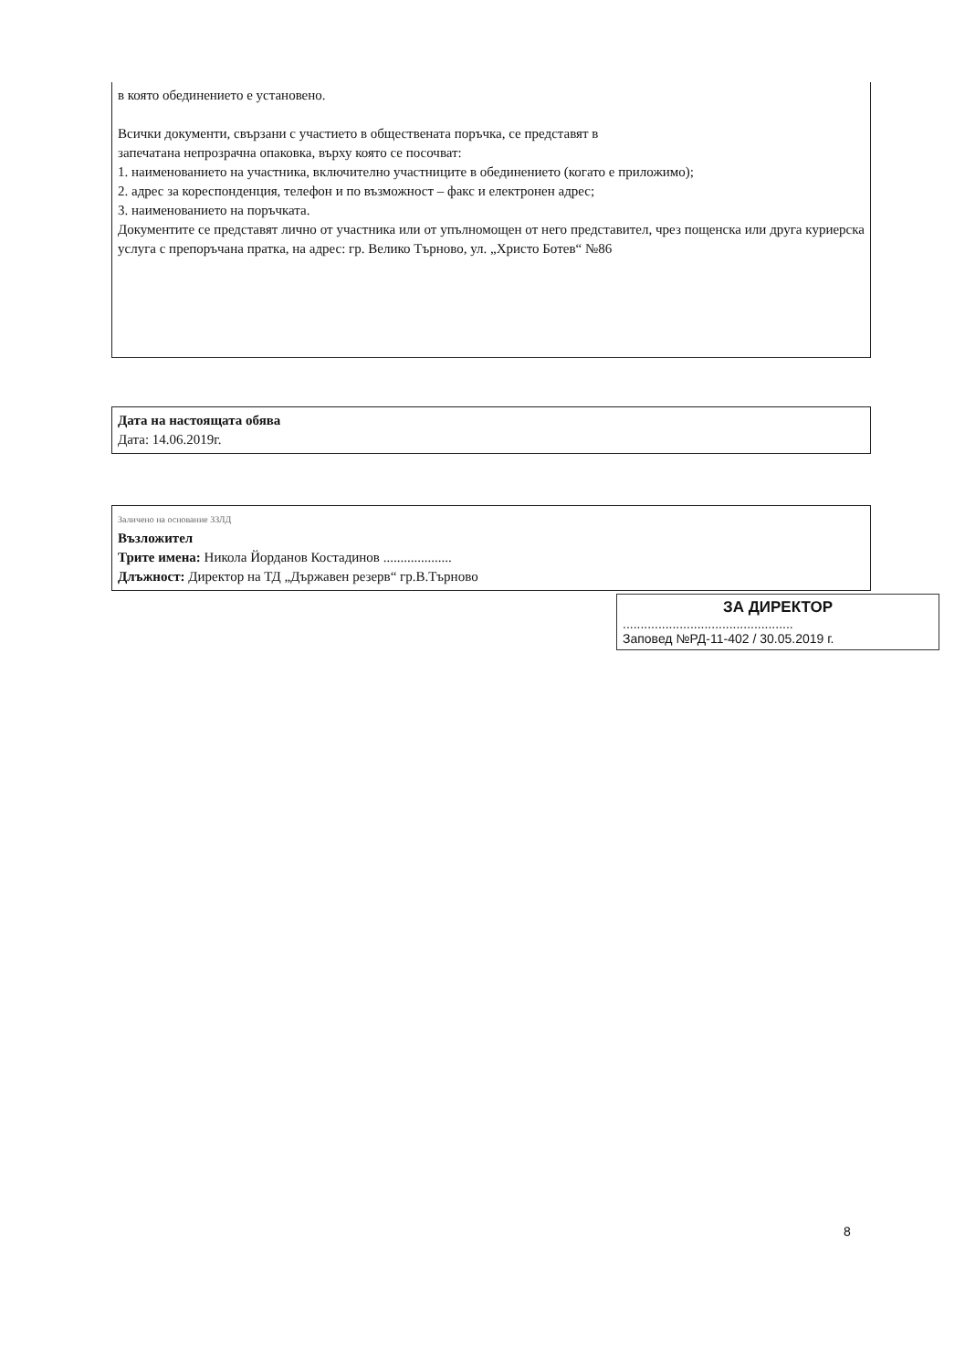в която обединението е установено.
Всички документи, свързани с участието в обществената поръчка, се представят в
запечатана непрозрачна опаковка, върху която се посочват:
1. наименованието на участника, включително участниците в обединението (когато е приложимо);
2. адрес за кореспонденция, телефон и по възможност – факс и електронен адрес;
3. наименованието на поръчката.
Документите се представят лично от участника или от упълномощен от него представител, чрез пощенска или друга куриерска услуга с препоръчана пратка, на адрес: гр. Велико Търново, ул. „Христо Ботев“ №86
Дата на настоящата обява
Дата: 14.06.2019г.
Заличено на основание ЗЗЛД
Възложител
Трите имена: Никола Йорданов Костадинов ....................
Длъжност: Директор на ТД „Държавен резерв“ гр.В.Търново
ЗА ДИРЕКТОР
................................................
Заповед №РД-11-402 / 30.05.2019 г.
8